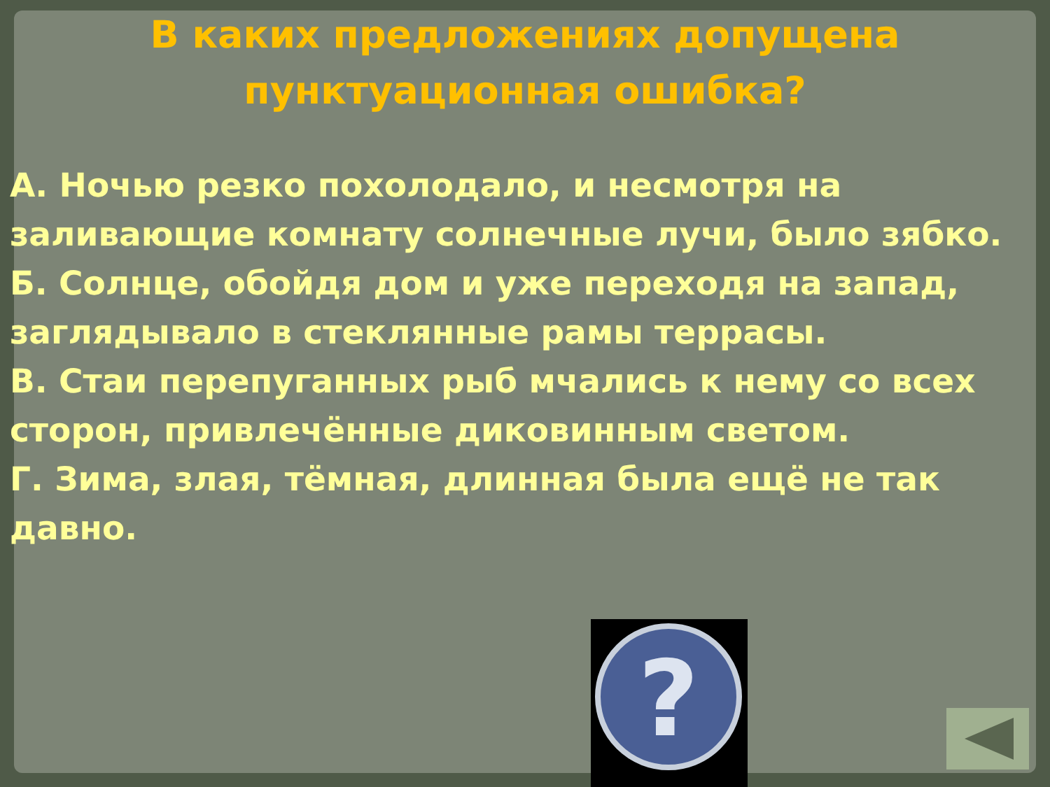В каких предложениях допущена
пунктуационная ошибка?
А. Ночью резко похолодало, и несмотря на заливающие комнату солнечные лучи, было зябко.
Б. Солнце, обойдя дом и уже переходя на запад, заглядывало в стеклянные рамы террасы.
В. Стаи перепуганных рыб мчались к нему со всех сторон, привлечённые диковинным светом.
Г. Зима, злая, тёмная, длинная была ещё не так давно.
?